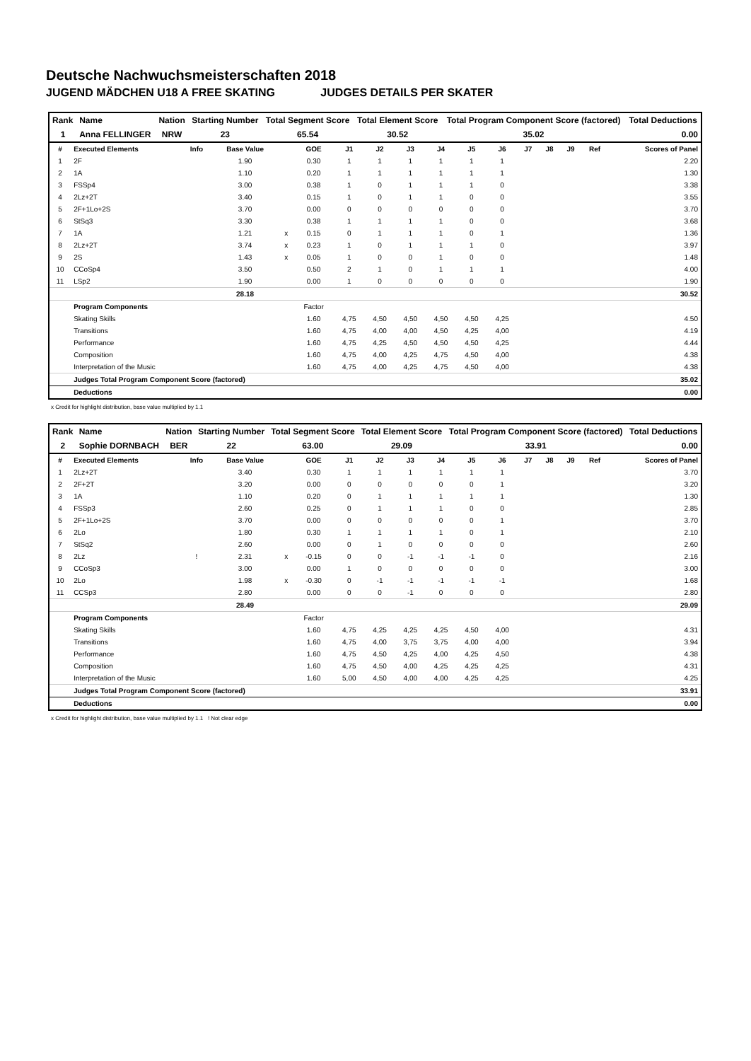Deutsche Nachwuchsmeisterschaften 2018
JUGEND MÄDCHEN U18 A FREE SKATING JUDGES DETAILS PER SKATER
| Rank | Name | Nation | Starting Number | Total Segment Score | Total Element Score | Total Program Component Score (factored) | Total Deductions |
| --- | --- | --- | --- | --- | --- | --- | --- |
| 1 | Anna FELLINGER | NRW | 23 | 65.54 | 30.52 | 35.02 | 0.00 |
| # | Executed Elements | Info | Base Value | | GOE | J1 | J2 | J3 | J4 | J5 | J6 | J7 | J8 | J9 | Ref | Scores of Panel |
| 1 | 2F | | 1.90 | | 0.30 | 1 | 1 | 1 | 1 | 1 | 1 | | | | | 2.20 |
| 2 | 1A | | 1.10 | | 0.20 | 1 | 1 | 1 | 1 | 1 | 1 | | | | | 1.30 |
| 3 | FSSp4 | | 3.00 | | 0.38 | 1 | 0 | 1 | 1 | 1 | 0 | | | | | 3.38 |
| 4 | 2Lz+2T | | 3.40 | | 0.15 | 1 | 0 | 1 | 1 | 0 | 0 | | | | | 3.55 |
| 5 | 2F+1Lo+2S | | 3.70 | | 0.00 | 0 | 0 | 0 | 0 | 0 | 0 | | | | | 3.70 |
| 6 | StSq3 | | 3.30 | | 0.38 | 1 | 1 | 1 | 1 | 0 | 0 | | | | | 3.68 |
| 7 | 1A | | 1.21 | x | 0.15 | 0 | 1 | 1 | 1 | 0 | 1 | | | | | 1.36 |
| 8 | 2Lz+2T | | 3.74 | x | 0.23 | 1 | 0 | 1 | 1 | 1 | 0 | | | | | 3.97 |
| 9 | 2S | | 1.43 | x | 0.05 | 1 | 0 | 0 | 1 | 0 | 0 | | | | | 1.48 |
| 10 | CCoSp4 | | 3.50 | | 0.50 | 2 | 1 | 0 | 1 | 1 | 1 | | | | | 4.00 |
| 11 | LSp2 | | 1.90 | | 0.00 | 1 | 0 | 0 | 0 | 0 | 0 | | | | | 1.90 |
| | | | 28.18 | | | | | | | | | | | | | 30.52 |
| | Program Components | | | | Factor | | | | | | | | | | | |
| | Skating Skills | | | | 1.60 | 4,75 | 4,50 | 4,50 | 4,50 | 4,50 | 4,25 | | | | | 4.50 |
| | Transitions | | | | 1.60 | 4,75 | 4,00 | 4,00 | 4,50 | 4,25 | 4,00 | | | | | 4.19 |
| | Performance | | | | 1.60 | 4,75 | 4,25 | 4,50 | 4,50 | 4,50 | 4,25 | | | | | 4.44 |
| | Composition | | | | 1.60 | 4,75 | 4,00 | 4,25 | 4,75 | 4,50 | 4,00 | | | | | 4.38 |
| | Interpretation of the Music | | | | 1.60 | 4,75 | 4,00 | 4,25 | 4,75 | 4,50 | 4,00 | | | | | 4.38 |
| | Judges Total Program Component Score (factored) | | | | | | | | | | | | | | | 35.02 |
| | Deductions | | | | | | | | | | | | | | | 0.00 |
x Credit for highlight distribution, base value multiplied by 1.1
| Rank | Name | Nation | Starting Number | Total Segment Score | Total Element Score | Total Program Component Score (factored) | Total Deductions |
| --- | --- | --- | --- | --- | --- | --- | --- |
| 2 | Sophie DORNBACH | BER | 22 | 63.00 | 29.09 | 33.91 | 0.00 |
| # | Executed Elements | Info | Base Value | | GOE | J1 | J2 | J3 | J4 | J5 | J6 | J7 | J8 | J9 | Ref | Scores of Panel |
| 1 | 2Lz+2T | | 3.40 | | 0.30 | 1 | 1 | 1 | 1 | 1 | 1 | | | | | 3.70 |
| 2 | 2F+2T | | 3.20 | | 0.00 | 0 | 0 | 0 | 0 | 0 | 1 | | | | | 3.20 |
| 3 | 1A | | 1.10 | | 0.20 | 0 | 1 | 1 | 1 | 1 | 1 | | | | | 1.30 |
| 4 | FSSp3 | | 2.60 | | 0.25 | 0 | 1 | 1 | 1 | 0 | 0 | | | | | 2.85 |
| 5 | 2F+1Lo+2S | | 3.70 | | 0.00 | 0 | 0 | 0 | 0 | 0 | 1 | | | | | 3.70 |
| 6 | 2Lo | | 1.80 | | 0.30 | 1 | 1 | 1 | 1 | 0 | 1 | | | | | 2.10 |
| 7 | StSq2 | | 2.60 | | 0.00 | 0 | 1 | 0 | 0 | 0 | 0 | | | | | 2.60 |
| 8 | 2Lz | ! | 2.31 | x | -0.15 | 0 | 0 | -1 | -1 | -1 | 0 | | | | | 2.16 |
| 9 | CCoSp3 | | 3.00 | | 0.00 | 1 | 0 | 0 | 0 | 0 | 0 | | | | | 3.00 |
| 10 | 2Lo | | 1.98 | x | -0.30 | 0 | -1 | -1 | -1 | -1 | -1 | | | | | 1.68 |
| 11 | CCSp3 | | 2.80 | | 0.00 | 0 | 0 | -1 | 0 | 0 | 0 | | | | | 2.80 |
| | | | 28.49 | | | | | | | | | | | | | 29.09 |
| | Program Components | | | | Factor | | | | | | | | | | | |
| | Skating Skills | | | | 1.60 | 4,75 | 4,25 | 4,25 | 4,25 | 4,50 | 4,00 | | | | | 4.31 |
| | Transitions | | | | 1.60 | 4,75 | 4,00 | 3,75 | 3,75 | 4,00 | 4,00 | | | | | 3.94 |
| | Performance | | | | 1.60 | 4,75 | 4,50 | 4,25 | 4,00 | 4,25 | 4,50 | | | | | 4.38 |
| | Composition | | | | 1.60 | 4,75 | 4,50 | 4,00 | 4,25 | 4,25 | 4,25 | | | | | 4.31 |
| | Interpretation of the Music | | | | 1.60 | 5,00 | 4,50 | 4,00 | 4,00 | 4,25 | 4,25 | | | | | 4.25 |
| | Judges Total Program Component Score (factored) | | | | | | | | | | | | | | | 33.91 |
| | Deductions | | | | | | | | | | | | | | | 0.00 |
x Credit for highlight distribution, base value multiplied by 1.1 ! Not clear edge